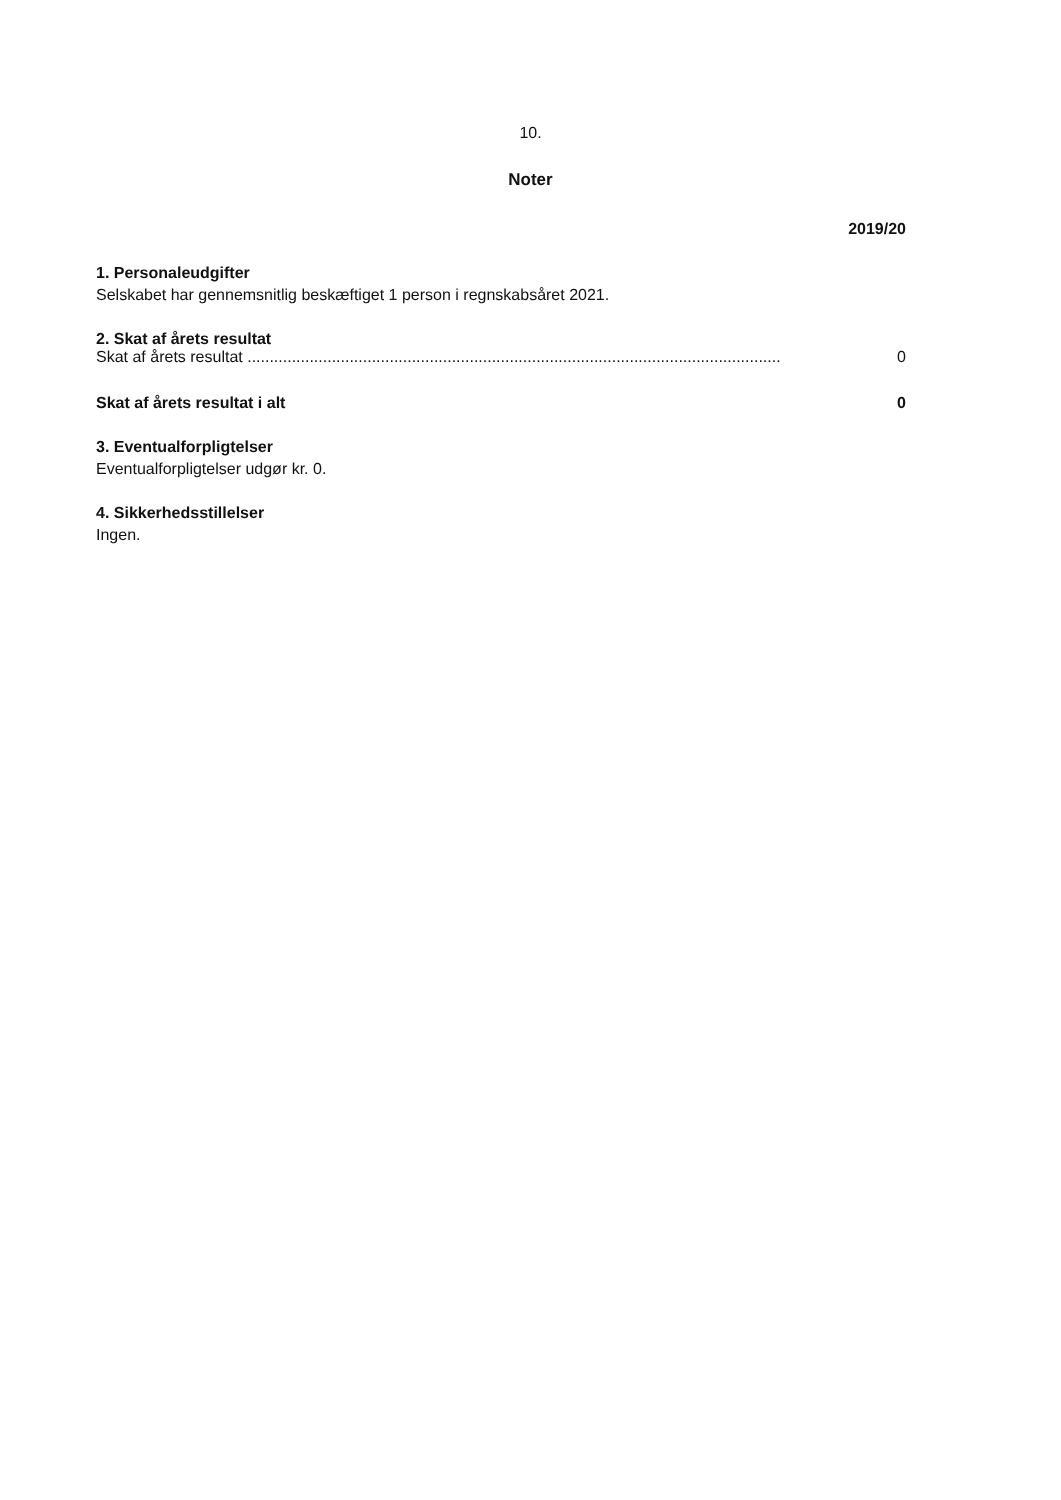10.
Noter
2019/20
1. Personaleudgifter
Selskabet har gennemsnitlig beskæftiget 1 person i regnskabsåret 2021.
2. Skat af årets resultat
| Skat af årets resultat ........................................................................................................................ | 0 |
| Skat af årets resultat i alt | 0 |
3. Eventualforpligtelser
Eventualforpligtelser udgør kr. 0.
4. Sikkerhedsstillelser
Ingen.